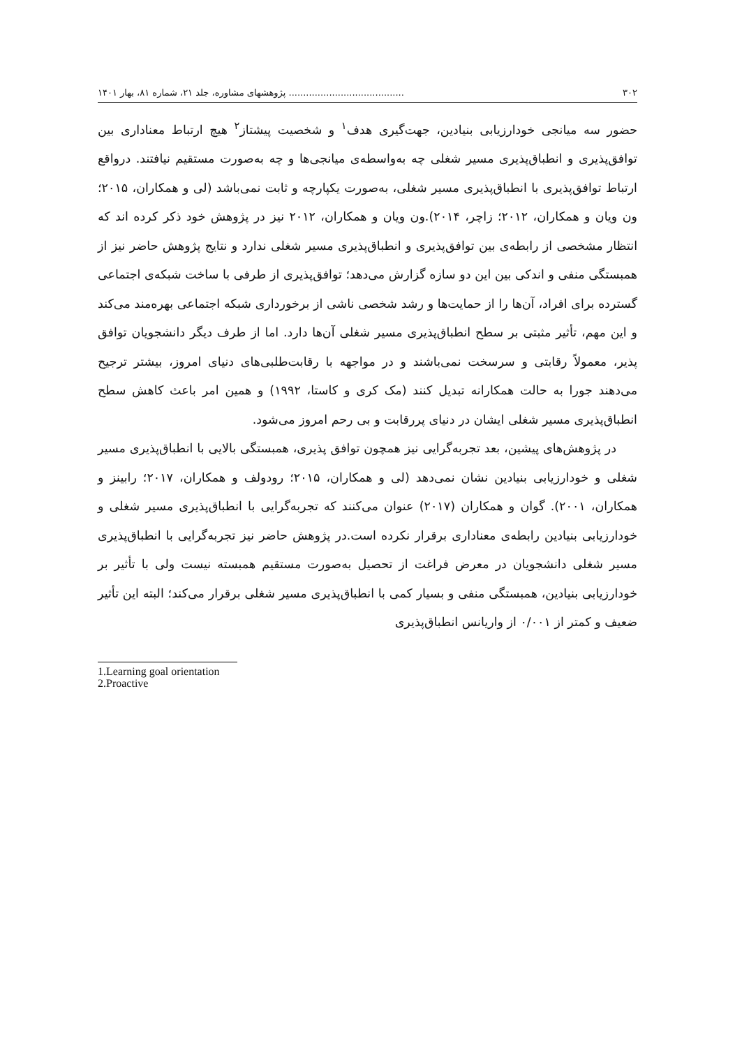۳۰۲........................................ پژوهشهای مشاوره، جلد ۲۱، شماره ۸۱، بهار ۱۴۰۱
حضور سه میانجی خودارزیابی بنیادین، جهت‌گیری هدف<sup>۱</sup> و شخصیت پیشتاز<sup>۲</sup> هیچ ارتباط معناداری بین توافق‌پذیری و انطباق‌پذیری مسیر شغلی چه به‌واسطه‌ی میانجی‌ها و چه به‌صورت مستقیم نیافتند. درواقع ارتباط توافق‌پذیری با انطباق‌پذیری مسیر شغلی، به‌صورت یکپارچه و ثابت نمی‌باشد (لی و همکاران، ۲۰۱۵؛ ون ویان و همکاران، ۲۰۱۲؛ زاچر، ۲۰۱۴).ون ویان و همکاران، ۲۰۱۲ نیز در پژوهش خود ذکر کرده اند که انتظار مشخصی از رابطه‌ی بین توافق‌پذیری و انطباق‌پذیری مسیر شغلی ندارد و نتایج پژوهش حاضر نیز از همبستگی منفی و اندکی بین این دو سازه گزارش می‌دهد؛ توافق‌پذیری از طرفی با ساخت شبکه‌ی اجتماعی گسترده برای افراد، آن‌ها را از حمایت‌ها و رشد شخصی ناشی از برخورداری شبکه اجتماعی بهره‌مند می‌کند و این مهم، تأثیر مثبتی بر سطح انطباق‌پذیری مسیر شغلی آن‌ها دارد. اما از طرف دیگر دانشجویان توافق پذیر، معمولاً رقابتی و سرسخت نمی‌باشند و در مواجهه با رقابت‌طلبی‌های دنیای امروز، بیشتر ترجیح می‌دهند جورا به حالت همکارانه تبدیل کنند (مک کری و کاستا، ۱۹۹۲) و همین امر باعث کاهش سطح انطباق‌پذیری مسیر شغلی ایشان در دنیای پررقابت و بی رحم امروز می‌شود.
در پژوهش‌های پیشین، بعد تجربه‌گرایی نیز همچون توافق پذیری، همبستگی بالایی با انطباق‌پذیری مسیر شغلی و خودارزیابی بنیادین نشان نمی‌دهد (لی و همکاران، ۲۰۱۵؛ رودولف و همکاران، ۲۰۱۷؛ رابینز و همکاران، ۲۰۰۱). گوان و همکاران (۲۰۱۷) عنوان می‌کنند که تجربه‌گرایی با انطباق‌پذیری مسیر شغلی و خودارزیابی بنیادین رابطه‌ی معناداری برقرار نکرده است.در پژوهش حاضر نیز تجربه‌گرایی با انطباق‌پذیری مسیر شغلی دانشجویان در معرض فراغت از تحصیل به‌صورت مستقیم همبسته نیست ولی با تأثیر بر خودارزیابی بنیادین، همبستگی منفی و بسیار کمی با انطباق‌پذیری مسیر شغلی برقرار می‌کند؛ البته این تأثیر ضعیف و کمتر از ۰/۰۰۱ از واریانس انطباق‌پذیری
1.Learning goal orientation
2.Proactive